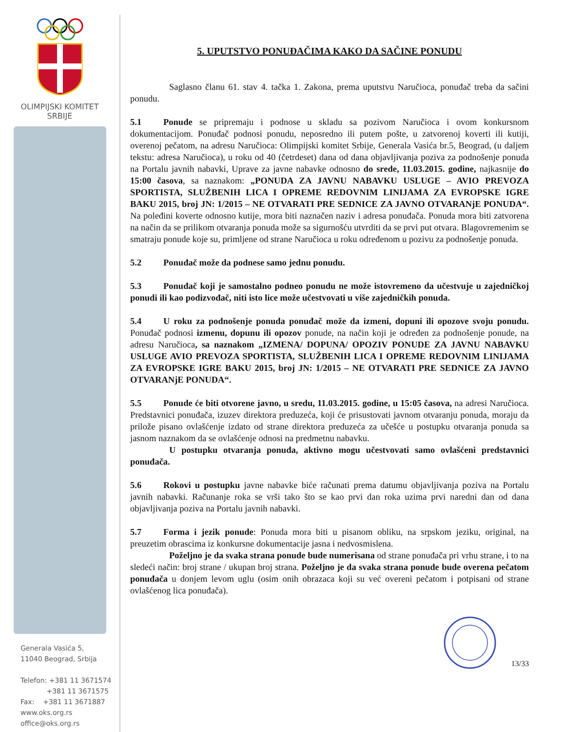OLIMPIJSKI KOMITET
SRBIJE
Generala Vasića 5,
11040 Beograd, Srbija
Telefon: +381 11 3671574
+381 11 3671575
Fax: +381 11 3671887
www.oks.org.rs
office@oks.org.rs
5. UPUTSTVO PONUĐAČIMA KAKO DA SAČINE PONUDU
Saglasno članu 61. stav 4. tačka 1. Zakona, prema uputstvu Naručioca, ponuđač treba da sačini ponudu.
5.1 Ponude se pripremaju i podnose u skladu sa pozivom Naručioca i ovom konkursnom dokumentacijom. Ponuđač podnosi ponudu, neposredno ili putem pošte, u zatvorenoj koverti ili kutiji, overenoj pečatom, na adresu Naručioca: Olimpijski komitet Srbije, Generala Vasića br.5, Beograd, (u daljem tekstu: adresa Naručioca), u roku od 40 (četrdeset) dana od dana objavljivanja poziva za podnošenje ponuda na Portalu javnih nabavki, Uprave za javne nabavke odnosno do srede, 11.03.2015. godine, najkasnije do 15:00 časova, sa naznakom: „PONUDA ZA JAVNU NABAVKU USLUGE – AVIO PREVOZA SPORTISTA, SLUŽBENIH LICA I OPREME REDOVNIM LINIJAMA ZA EVROPSKE IGRE BAKU 2015, broj JN: 1/2015 – NE OTVARATI PRE SEDNICE ZA JAVNO OTVARANjE PONUDA“. Na poleđini koverte odnosno kutije, mora biti naznačen naziv i adresa ponuđača. Ponuda mora biti zatvorena na način da se prilikom otvaranja ponuda može sa sigurnošću utvrditi da se prvi put otvara. Blagovremenim se smatraju ponude koje su, primljene od strane Naručioca u roku određenom u pozivu za podnošenje ponuda.
5.2 Ponuđač može da podnese samo jednu ponudu.
5.3 Ponuđač koji je samostalno podneo ponudu ne može istovremeno da učestvuje u zajedničkoj ponudi ili kao podizvođač, niti isto lice može učestvovati u više zajedničkih ponuda.
5.4 U roku za podnošenje ponuda ponuđač može da izmeni, dopuni ili opozove svoju ponudu. Ponuđač podnosi izmenu, dopunu ili opozov ponude, na način koji je određen za podnošenje ponude, na adresu Naručioca, sa naznakom „IZMENA/ DOPUNA/ OPOZIV PONUDE ZA JAVNU NABAVKU USLUGE AVIO PREVOZA SPORTISTA, SLUŽBENIH LICA I OPREME REDOVNIM LINIJAMA ZA EVROPSKE IGRE BAKU 2015, broj JN: 1/2015 – NE OTVARATI PRE SEDNICE ZA JAVNO OTVARANjE PONUDA“.
5.5 Ponude će biti otvorene javno, u sredu, 11.03.2015. godine, u 15:05 časova, na adresi Naručioca. Predstavnici ponuđača, izuzev direktora preduzeća, koji će prisustovati javnom otvaranju ponuda, moraju da priložе pisano ovlašćenje izdato od strane direktora preduzeća za učešće u postupku otvaranja ponuda sa jasnom naznakom da se ovlašćenje odnosi na predmetnu nabavku.
U postupku otvaranja ponuda, aktivno mogu učestvovati samo ovlašćeni predstavnici ponuđača.
5.6 Rokovi u postupku javne nabavke biće računati prema datumu objavljivanja poziva na Portalu javnih nabavki. Računanje roka se vrši tako što se kao prvi dan roka uzima prvi naredni dan od dana objavljivanja poziva na Portalu javnih nabavki.
5.7 Forma i jezik ponude: Ponuda mora biti u pisanom obliku, na srpskom jeziku, original, na preuzetim obrascima iz konkursne dokumentacije jasna i nedvosmislena.
Poželjno je da svaka strana ponude bude numerisana od strane ponuđača pri vrhu strane, i to na sledeći način: broj strane / ukupan broj strana. Poželjno je da svaka strana ponude bude overena pečatom ponuđača u donjem levom uglu (osim onih obrazaca koji su već overeni pečatom i potpisani od strane ovlašćenog lica ponuđača).
13/33